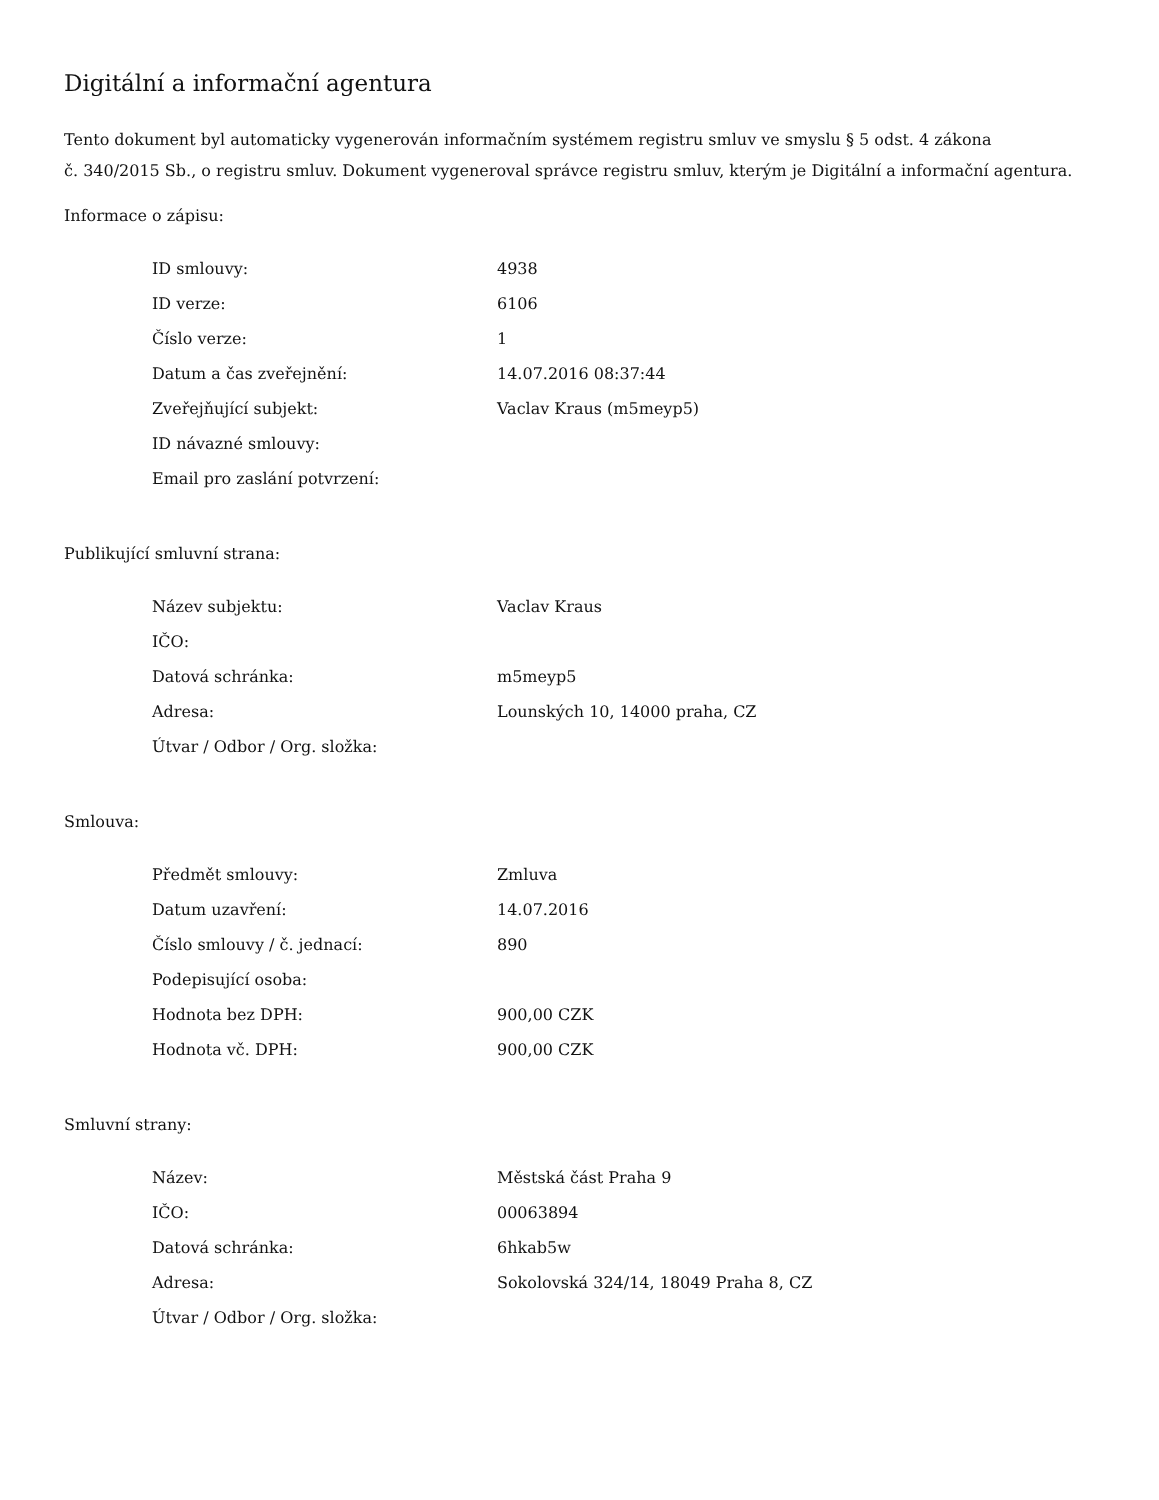Digitální a informační agentura
Tento dokument byl automaticky vygenerován informačním systémem registru smluv ve smyslu § 5 odst. 4 zákona
č. 340/2015 Sb., o registru smluv. Dokument vygeneroval správce registru smluv, kterým je Digitální a informační agentura.
Informace o zápisu:
| ID smlouvy: | 4938 |
| ID verze: | 6106 |
| Číslo verze: | 1 |
| Datum a čas zveřejnění: | 14.07.2016 08:37:44 |
| Zveřejňující subjekt: | Vaclav Kraus (m5meyp5) |
| ID návazné smlouvy: | |
| Email pro zaslání potvrzení: | |
Publikující smluvní strana:
| Název subjektu: | Vaclav Kraus |
| IČO: | |
| Datová schránka: | m5meyp5 |
| Adresa: | Lounských 10, 14000 praha, CZ |
| Útvar / Odbor / Org. složka: | |
Smlouva:
| Předmět smlouvy: | Zmluva |
| Datum uzavření: | 14.07.2016 |
| Číslo smlouvy / č. jednací: | 890 |
| Podepisující osoba: | |
| Hodnota bez DPH: | 900,00 CZK |
| Hodnota vč. DPH: | 900,00 CZK |
Smluvní strany:
| Název: | Městská část Praha 9 |
| IČO: | 00063894 |
| Datová schránka: | 6hkab5w |
| Adresa: | Sokolovská 324/14, 18049 Praha 8, CZ |
| Útvar / Odbor / Org. složka: | |